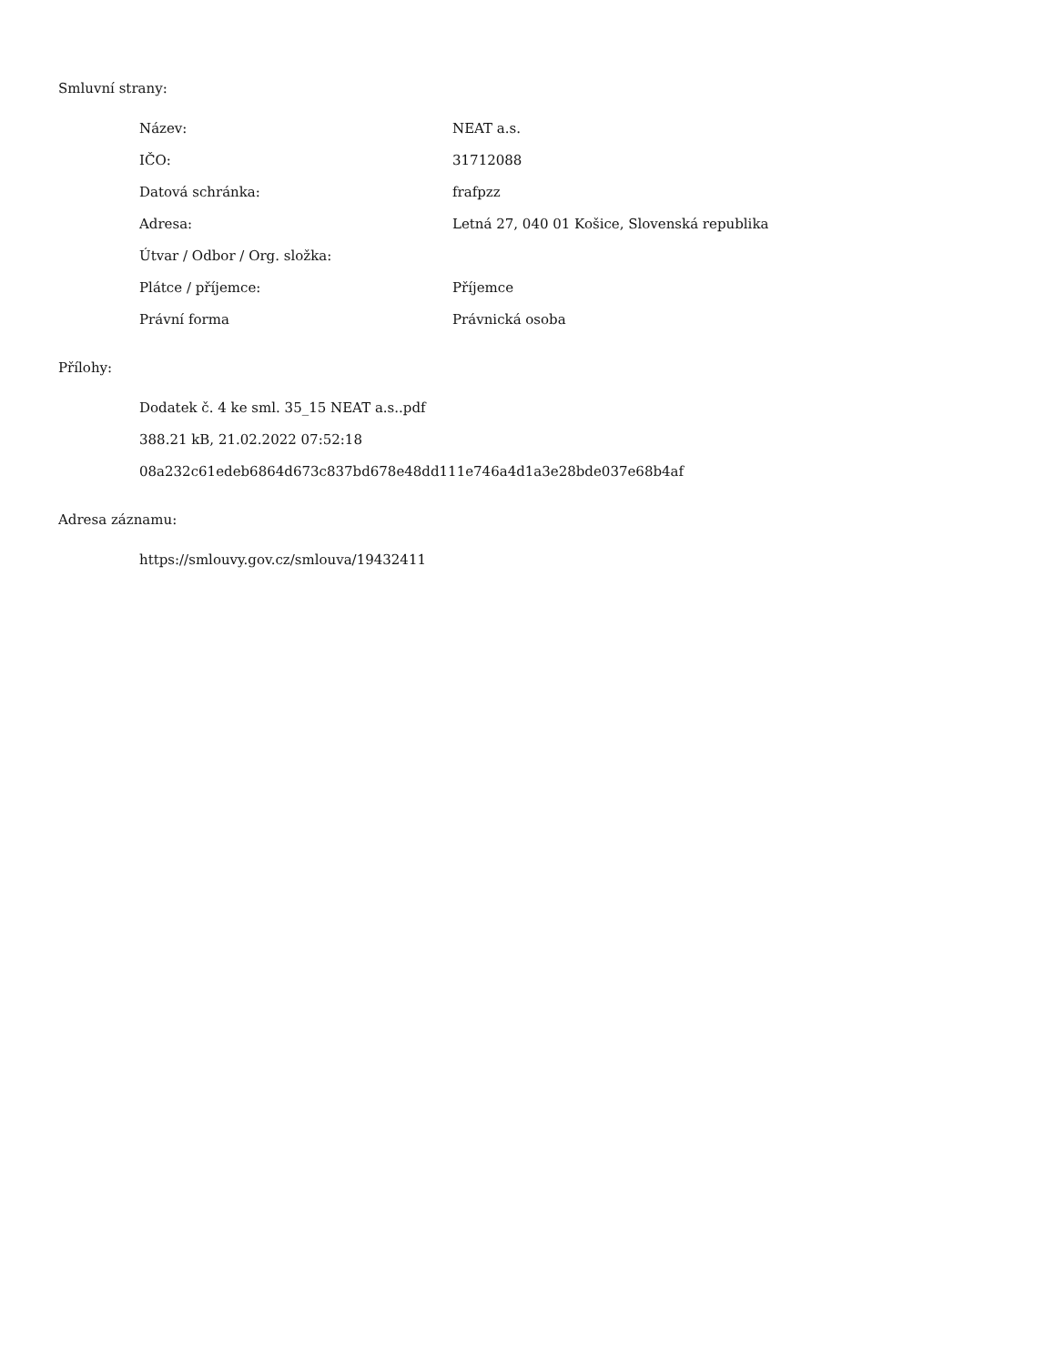Smluvní strany:
| Název: | NEAT a.s. |
| IČO: | 31712088 |
| Datová schránka: | frafpzz |
| Adresa: | Letná 27, 040 01 Košice, Slovenská republika |
| Útvar / Odbor / Org. složka: | |
| Plátce / příjemce: | Příjemce |
| Právní forma | Právnická osoba |
Přílohy:
Dodatek č. 4 ke sml. 35_15 NEAT a.s..pdf
388.21 kB, 21.02.2022 07:52:18
08a232c61edeb6864d673c837bd678e48dd111e746a4d1a3e28bde037e68b4af
Adresa záznamu:
https://smlouvy.gov.cz/smlouva/19432411